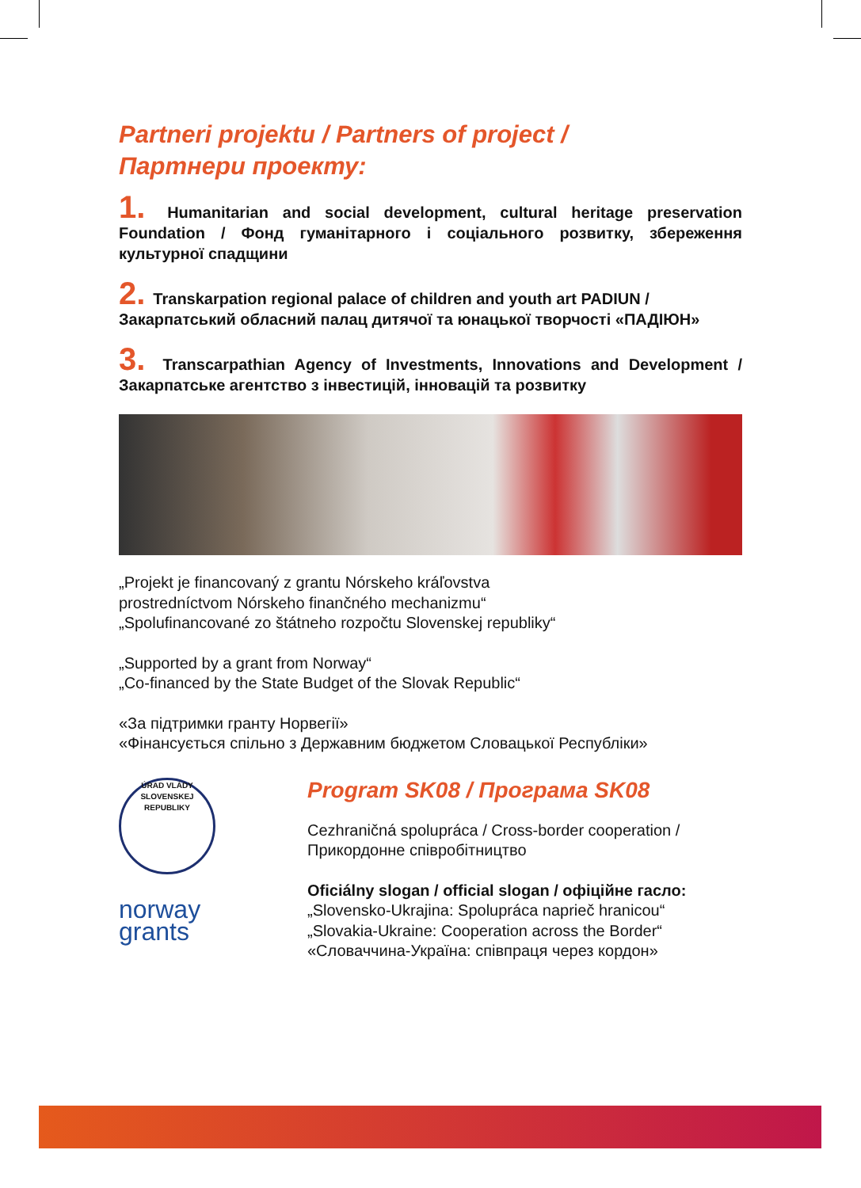Partneri projektu / Partners of project /
Партнери проекту:
1. Humanitarian and social development, cultural heritage preservation Foundation / Фонд гуманітарного і соціального розвитку, збереження культурної спадщини
2. Transkarpation regional palace of children and youth art PADIUN /
Закарпатський обласний палац дитячої та юнацької творчості «ПАДІЮН»
3. Transcarpathian Agency of Investments, Innovations and Development / Закарпатське агентство з інвестицій, інновацій та розвитку
„Projekt je financovaný z grantu Nórskeho kráľovstva
prostredníctvom Nórskeho finančného mechanizmu“
„Spolufinancované zo štátneho rozpočtu Slovenskej republiky“
„Supported by a grant from Norway“
„Co-financed by the State Budget of the Slovak Republic“
«За підтримки гранту Норвегії»
«Фінансується спільно з Державним бюджетом Словацької Республіки»
ÚRAD VLÁDY SLOVENSKEJ REPUBLIKY
norway
grants
Program SK08 / Програма SK08
Cezhraničná spolupráca / Cross-border cooperation /
Прикордонне співробітництво
Oficiálny slogan / official slogan / офіційне гасло:
„Slovensko-Ukrajina: Spolupráca naprieč hranicou“
„Slovakia-Ukraine: Cooperation across the Border“
«Словаччина-Україна: співпраця через кордон»